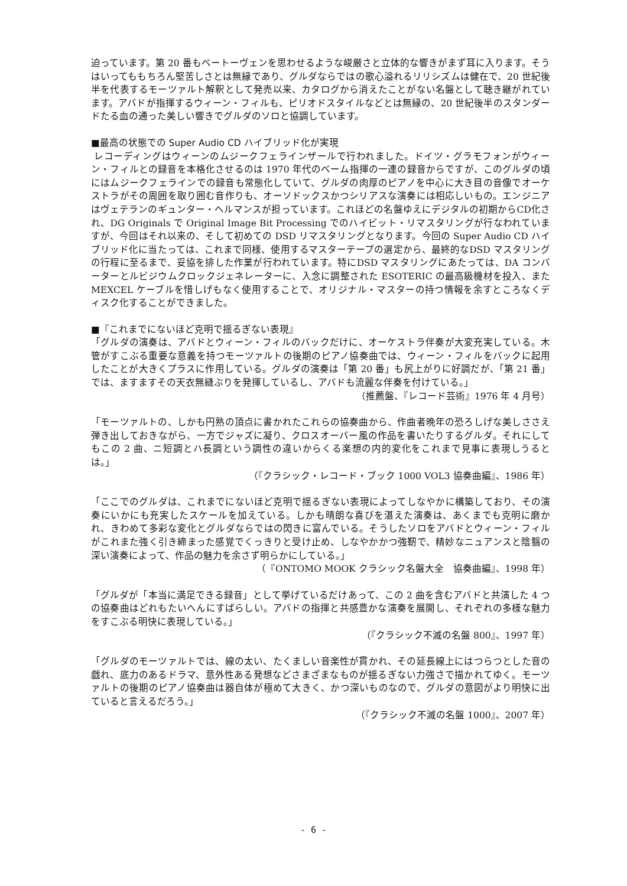迫っています。第 20 番もベートーヴェンを思わせるような峻厳さと立体的な響きがまず耳に入ります。そうはいってももちろん堅苦しさとは無縁であり、グルダならではの歌心溢れるリリシズムは健在で、20 世紀後半を代表するモーツァルト解釈として発売以来、カタログから消えたことがない名盤として聴き継がれています。アバドが指揮するウィーン・フィルも、ピリオドスタイルなどとは無縁の、20 世紀後半のスタンダードたる血の通った美しい響きでグルダのソロと協調しています。
■最高の状態での Super Audio CD ハイブリッド化が実現
レコーディングはウィーンのムジークフェラインザールで行われました。ドイツ・グラモフォンがウィーン・フィルとの録音を本格化させるのは 1970 年代のベーム指揮の一連の録音からですが、このグルダの頃にはムジークフェラインでの録音も常態化していて、グルダの肉厚のピアノを中心に大き目の音像でオーケストラがその周囲を取り囲む音作りも、オーソドックスかつシリアスな演奏には相応しいもの。エンジニアはヴェテランのギュンター・ヘルマンスが担っています。これほどの名盤ゆえにデジタルの初期からCD化され、DG Originals で Original Image Bit Processing でのハイビット・リマスタリングが行なわれていますが、今回はそれ以来の、そして初めての DSD リマスタリングとなります。今回の Super Audio CD ハイブリッド化に当たっては、これまで同様、使用するマスターテープの選定から、最終的なDSD マスタリングの行程に至るまで、妥協を排した作業が行われています。特にDSD マスタリングにあたっては、DA コンバーターとルビジウムクロックジェネレーターに、入念に調整された ESOTERIC の最高級機材を投入、また MEXCEL ケーブルを惜しげもなく使用することで、オリジナル・マスターの持つ情報を余すところなくディスク化することができました。
■『これまでにないほど克明で揺るぎない表現』
「グルダの演奏は、アバドとウィーン・フィルのバックだけに、オーケストラ伴奏が大変充実している。木管がすこぶる重要な意義を持つモーツァルトの後期のピアノ協奏曲では、ウィーン・フィルをバックに起用したことが大きくプラスに作用している。グルダの演奏は「第 20 番」も尻上がりに好調だが、「第 21 番」では、ますますその天衣無縫ぶりを発揮しているし、アバドも流麗な伴奏を付けている。」
（推薦盤、『レコード芸術』1976 年 4 月号）
「モーツァルトの、しかも円熟の頂点に書かれたこれらの協奏曲から、作曲者晩年の恐ろしげな美しささえ弾き出しておきながら、一方でジャズに凝り、クロスオーバー風の作品を書いたりするグルダ。それにしてもこの 2 曲、ニ短調とハ長調という調性の違いからくる楽想の内的変化をこれまで見事に表現しうるとは。」
（『クラシック・レコード・ブック 1000 VOL3 協奏曲編』、1986 年）
「ここでのグルダは、これまでにないほど克明で揺るぎない表現によってしなやかに構築しており、その演奏にいかにも充実したスケールを加えている。しかも晴朗な喜びを湛えた演奏は、あくまでも克明に磨かれ、きわめて多彩な変化とグルダならではの閃きに富んでいる。そうしたソロをアバドとウィーン・フィルがこれまた強く引き締まった感覚でくっきりと受け止め、しなやかかつ強靭で、精妙なニュアンスと陰翳の深い演奏によって、作品の魅力を余さず明らかにしている。」
（『ONTOMO MOOK クラシック名盤大全　協奏曲編』、1998 年）
「グルダが「本当に満足できる録音」として挙げているだけあって、この 2 曲を含むアバドと共演した 4 つの協奏曲はどれもたいへんにすばらしい。アバドの指揮と共感豊かな演奏を展開し、それぞれの多様な魅力をすこぶる明快に表現している。」
（『クラシック不滅の名盤 800』、1997 年）
「グルダのモーツァルトでは、線の太い、たくましい音楽性が貫かれ、その延長線上にはつらつとした音の戯れ、底力のあるドラマ、意外性ある発想などさまざまなものが揺るぎない力強さで描かれてゆく。モーツァルトの後期のピアノ協奏曲は器自体が極めて大きく、かつ深いものなので、グルダの意図がより明快に出ていると言えるだろう。」
（『クラシック不滅の名盤 1000』、2007 年）
- 6 -